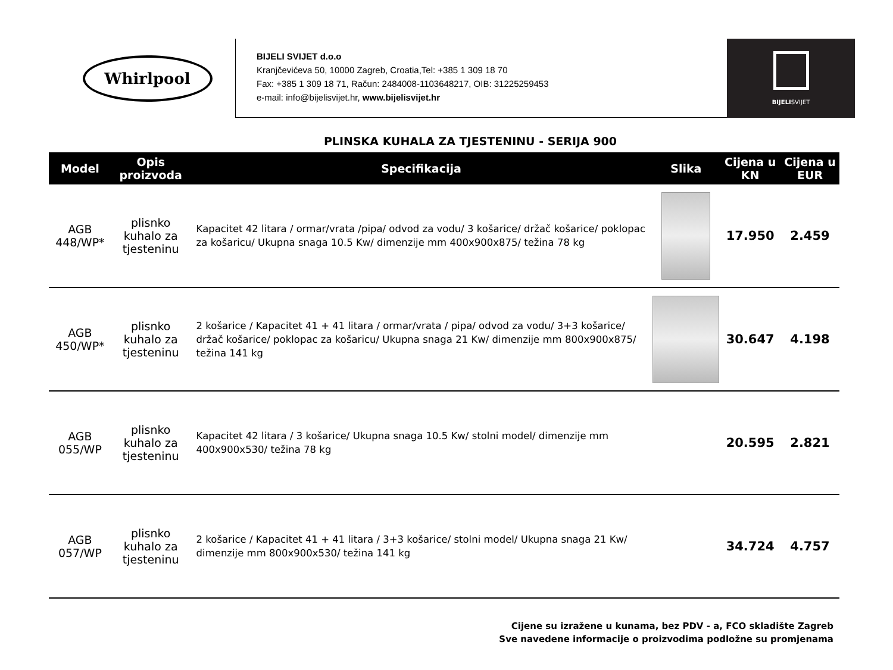Whirlpool
BIJELI SVIJET d.o.o
Kranjčevićeva 50, 10000 Zagreb, Croatia,Tel: +385 1 309 18 70
Fax: +385 1 309 18 71, Račun: 2484008-1103648217, OIB: 31225259453
e-mail: info@bijelisvijet.hr, www.bijelisvijet.hr
BIJELISVIJET
PLINSKA KUHALA ZA TJESTENINU - SERIJA 900
| Model | Opis proizvoda | Specifikacija | Slika | Cijena u KN | Cijena u EUR |
| --- | --- | --- | --- | --- | --- |
| AGB 448/WP* | plisnko kuhalo za tjesteninu | Kapacitet 42 litara / ormar/vrata /pipa/ odvod za vodu/ 3 košarice/ držač košarice/ poklopac za košaricu/ Ukupna snaga 10.5 Kw/ dimenzije mm 400x900x875/ težina 78 kg | | 17.950 | 2.459 |
| AGB 450/WP* | plisnko kuhalo za tjesteninu | 2 košarice / Kapacitet 41 + 41 litara / ormar/vrata / pipa/ odvod za vodu/ 3+3 košarice/ držač košarice/ poklopac za košaricu/ Ukupna snaga 21 Kw/ dimenzije mm 800x900x875/ težina 141 kg | | 30.647 | 4.198 |
| AGB 055/WP | plisnko kuhalo za tjesteninu | Kapacitet 42 litara / 3 košarice/ Ukupna snaga 10.5 Kw/ stolni model/ dimenzije mm 400x900x530/ težina 78 kg | | 20.595 | 2.821 |
| AGB 057/WP | plisnko kuhalo za tjesteninu | 2 košarice / Kapacitet 41 + 41 litara / 3+3 košarice/ stolni model/ Ukupna snaga 21 Kw/ dimenzije mm 800x900x530/ težina 141 kg | | 34.724 | 4.757 |
Cijene su izražene u kunama, bez PDV - a, FCO skladište Zagreb
Sve navedene informacije o proizvodima podložne su promjenama